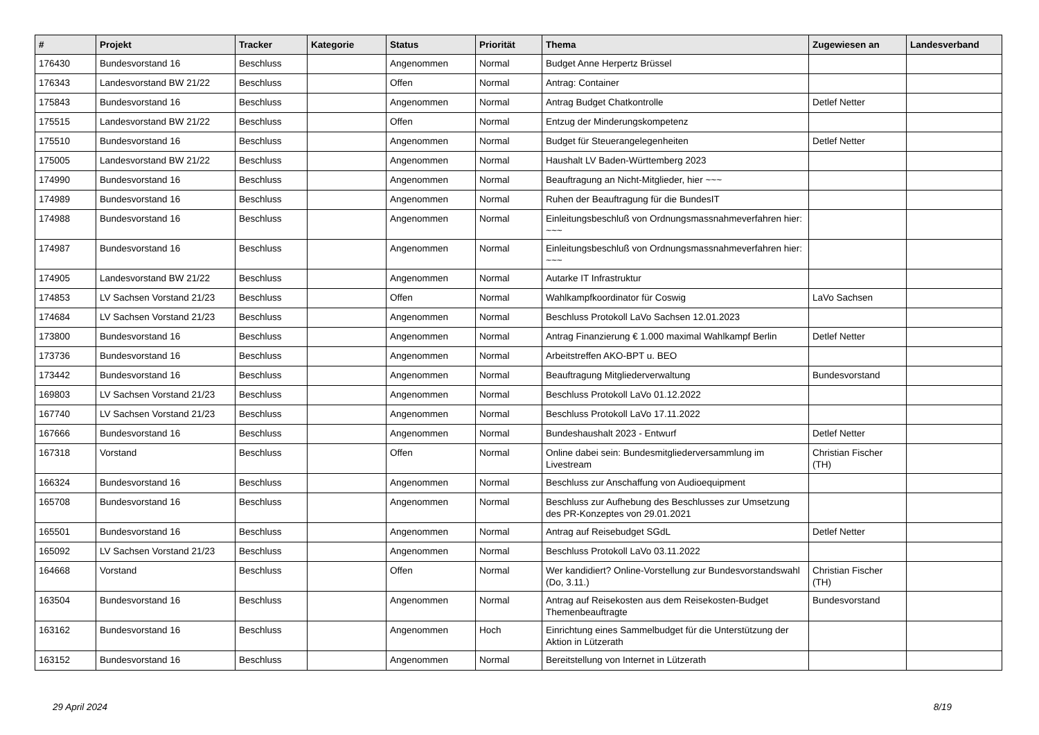| # | Projekt | Tracker | Kategorie | Status | Priorität | Thema | Zugewiesen an | Landesverband |
| --- | --- | --- | --- | --- | --- | --- | --- | --- |
| 176430 | Bundesvorstand 16 | Beschluss | | Angenommen | Normal | Budget Anne Herpertz Brüssel | | |
| 176343 | Landesvorstand BW 21/22 | Beschluss | | Offen | Normal | Antrag: Container | | |
| 175843 | Bundesvorstand 16 | Beschluss | | Angenommen | Normal | Antrag Budget Chatkontrolle | Detlef Netter | |
| 175515 | Landesvorstand BW 21/22 | Beschluss | | Offen | Normal | Entzug der Minderungskompetenz | | |
| 175510 | Bundesvorstand 16 | Beschluss | | Angenommen | Normal | Budget für Steuerangelegenheiten | Detlef Netter | |
| 175005 | Landesvorstand BW 21/22 | Beschluss | | Angenommen | Normal | Haushalt LV Baden-Württemberg 2023 | | |
| 174990 | Bundesvorstand 16 | Beschluss | | Angenommen | Normal | Beauftragung an Nicht-Mitglieder, hier ~~~ | | |
| 174989 | Bundesvorstand 16 | Beschluss | | Angenommen | Normal | Ruhen der Beauftragung für die BundesIT | | |
| 174988 | Bundesvorstand 16 | Beschluss | | Angenommen | Normal | Einleitungsbeschluß von Ordnungsmassnahmeverfahren hier: ~~~ | | |
| 174987 | Bundesvorstand 16 | Beschluss | | Angenommen | Normal | Einleitungsbeschluß von Ordnungsmassnahmeverfahren hier: ~~~ | | |
| 174905 | Landesvorstand BW 21/22 | Beschluss | | Angenommen | Normal | Autarke IT Infrastruktur | | |
| 174853 | LV Sachsen Vorstand 21/23 | Beschluss | | Offen | Normal | Wahlkampfkoordinator für Coswig | LaVo Sachsen | |
| 174684 | LV Sachsen Vorstand 21/23 | Beschluss | | Angenommen | Normal | Beschluss Protokoll LaVo Sachsen 12.01.2023 | | |
| 173800 | Bundesvorstand 16 | Beschluss | | Angenommen | Normal | Antrag Finanzierung € 1.000 maximal Wahlkampf Berlin | Detlef Netter | |
| 173736 | Bundesvorstand 16 | Beschluss | | Angenommen | Normal | Arbeitstreffen AKO-BPT u. BEO | | |
| 173442 | Bundesvorstand 16 | Beschluss | | Angenommen | Normal | Beauftragung Mitgliederverwaltung | Bundesvorstand | |
| 169803 | LV Sachsen Vorstand 21/23 | Beschluss | | Angenommen | Normal | Beschluss Protokoll LaVo 01.12.2022 | | |
| 167740 | LV Sachsen Vorstand 21/23 | Beschluss | | Angenommen | Normal | Beschluss Protokoll LaVo 17.11.2022 | | |
| 167666 | Bundesvorstand 16 | Beschluss | | Angenommen | Normal | Bundeshaushalt 2023 - Entwurf | Detlef Netter | |
| 167318 | Vorstand | Beschluss | | Offen | Normal | Online dabei sein: Bundesmitgliederversammlung im Livestream | Christian Fischer (TH) | |
| 166324 | Bundesvorstand 16 | Beschluss | | Angenommen | Normal | Beschluss zur Anschaffung von Audioequipment | | |
| 165708 | Bundesvorstand 16 | Beschluss | | Angenommen | Normal | Beschluss zur Aufhebung des Beschlusses zur Umsetzung des PR-Konzeptes von 29.01.2021 | | |
| 165501 | Bundesvorstand 16 | Beschluss | | Angenommen | Normal | Antrag auf Reisebudget SGdL | Detlef Netter | |
| 165092 | LV Sachsen Vorstand 21/23 | Beschluss | | Angenommen | Normal | Beschluss Protokoll LaVo 03.11.2022 | | |
| 164668 | Vorstand | Beschluss | | Offen | Normal | Wer kandidiert? Online-Vorstellung zur Bundesvorstandswahl (Do, 3.11.) | Christian Fischer (TH) | |
| 163504 | Bundesvorstand 16 | Beschluss | | Angenommen | Normal | Antrag auf Reisekosten aus dem Reisekosten-Budget Themenbeauftragte | Bundesvorstand | |
| 163162 | Bundesvorstand 16 | Beschluss | | Angenommen | Hoch | Einrichtung eines Sammelbudget für die Unterstützung der Aktion in Lützerath | | |
| 163152 | Bundesvorstand 16 | Beschluss | | Angenommen | Normal | Bereitstellung von Internet in Lützerath | | |
29 April 2024 8/19